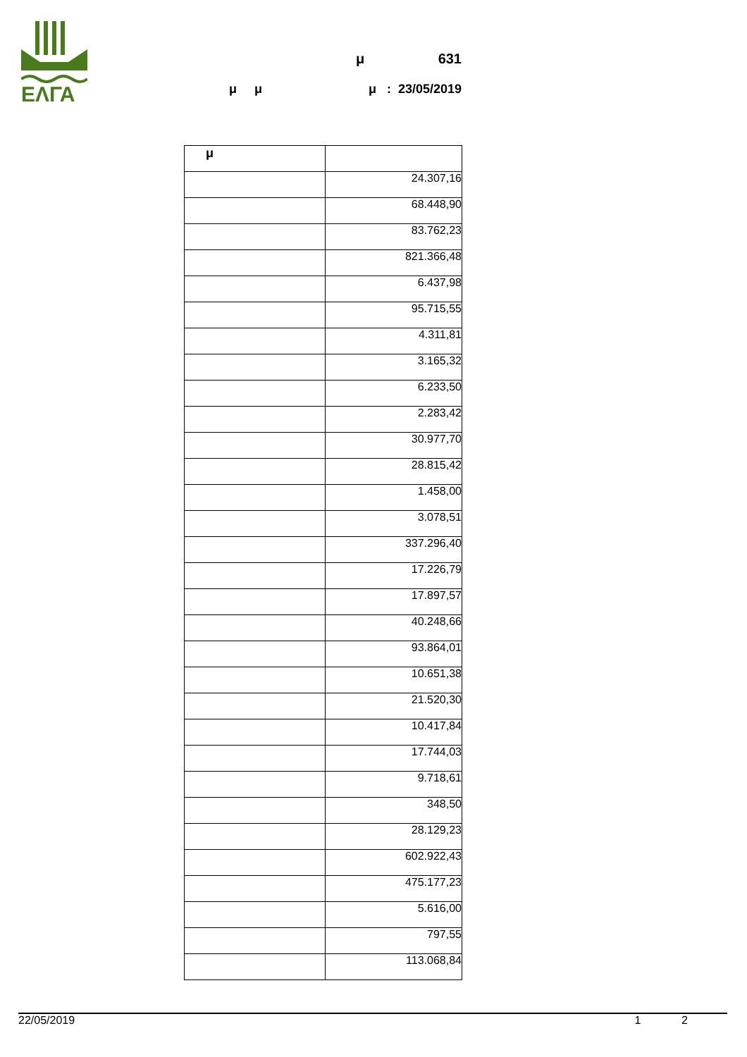ΕΛΓΑ
μ 631
μ μ μ : 23/05/2019
| μ | |
| --- | --- |
| | 24.307,16 |
| | 68.448,90 |
| | 83.762,23 |
| | 821.366,48 |
| | 6.437,98 |
| | 95.715,55 |
| | 4.311,81 |
| | 3.165,32 |
| | 6.233,50 |
| | 2.283,42 |
| | 30.977,70 |
| | 28.815,42 |
| | 1.458,00 |
| | 3.078,51 |
| | 337.296,40 |
| | 17.226,79 |
| | 17.897,57 |
| | 40.248,66 |
| | 93.864,01 |
| | 10.651,38 |
| | 21.520,30 |
| | 10.417,84 |
| | 17.744,03 |
| | 9.718,61 |
| | 348,50 |
| | 28.129,23 |
| | 602.922,43 |
| | 475.177,23 |
| | 5.616,00 |
| | 797,55 |
| | 113.068,84 |
22/05/2019 1 2